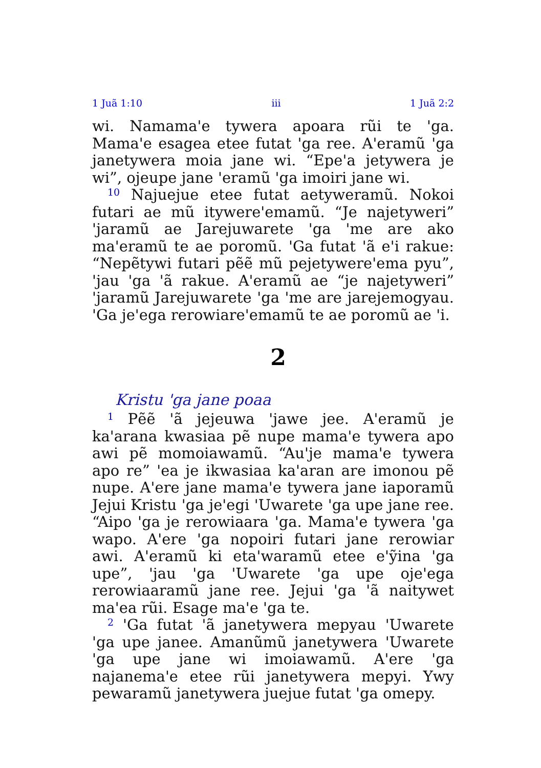1 Juã 1:10 iii 1 Juã 2:2
wi. Namama'e tywera apoara rũi te 'ga. Mama'e esagea etee futat 'ga ree. A'eramũ 'ga janetywera moia jane wi. “Epe'a jetywera je wi”, ojeupe jane 'eramũ 'ga imoiri jane wi.
<sup>10</sup> Najuejue etee futat aetyweramũ. Nokoi futari ae mũ itywere'emamũ. “Je najetyweri” 'jaramũ ae Jarejuwarete 'ga 'me are ako ma'eramũ te ae poromũ. 'Ga futat 'ã e'i rakue: “Nepẽtywi futari pẽẽ mũ pejetywere'ema pyu”, 'jau 'ga 'ã rakue. A'eramũ ae “je najetyweri” 'jaramũ Jarejuwarete 'ga 'me are jarejemogyau. 'Ga je'ega rerowiare'emamũ te ae poromũ ae 'i.
2
Kristu 'ga jane poaa
<sup>1</sup> Pẽẽ 'ã jejeuwa 'jawe jee. A'eramũ je ka'arana kwasiaa pẽ nupe mama'e tywera apo awi pẽ momoiawamũ. “Au'je mama'e tywera apo re” 'ea je ikwasiaa ka'aran are imonou pẽ nupe. A'ere jane mama'e tywera jane iaporamũ Jejui Kristu 'ga je'egi 'Uwarete 'ga upe jane ree. “Aipo 'ga je rerowiaara 'ga. Mama'e tywera 'ga wapo. A'ere 'ga nopoiri futari jane rerowiar awi. A'eramũ ki eta'waramũ etee e'ỹina 'ga upe”, 'jau 'ga 'Uwarete 'ga upe oje'ega rerowiaaramũ jane ree. Jejui 'ga 'ã naitywet ma'ea rũi. Esage ma'e 'ga te.
<sup>2</sup> 'Ga futat 'ã janetywera mepyau 'Uwarete 'ga upe janee. Amanũmũ janetywera 'Uwarete 'ga upe jane wi imoiawamũ. A'ere 'ga najanema'e etee rũi janetywera mepyi. Ywy pewaramũ janetywera juejue futat 'ga omepy.